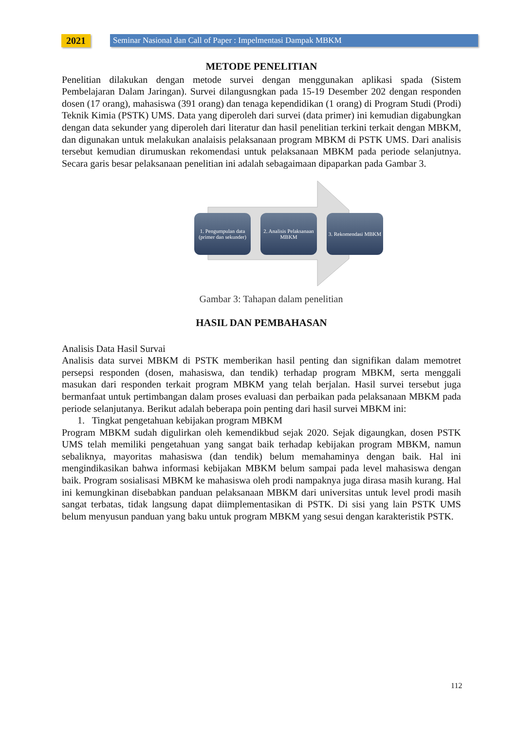2021 Seminar Nasional dan Call of Paper : Impelmentasi Dampak MBKM
METODE PENELITIAN
Penelitian dilakukan dengan metode survei dengan menggunakan aplikasi spada (Sistem Pembelajaran Dalam Jaringan). Survei dilangusngkan pada 15-19 Desember 202 dengan responden dosen (17 orang), mahasiswa (391 orang) dan tenaga kependidikan (1 orang) di Program Studi (Prodi) Teknik Kimia (PSTK) UMS. Data yang diperoleh dari survei (data primer) ini kemudian digabungkan dengan data sekunder yang diperoleh dari literatur dan hasil penelitian terkini terkait dengan MBKM, dan digunakan untuk melakukan analaisis pelaksanaan program MBKM di PSTK UMS. Dari analisis tersebut kemudian dirumuskan rekomendasi untuk pelaksanaan MBKM pada periode selanjutnya. Secara garis besar pelaksanaan penelitian ini adalah sebagaimaan dipaparkan pada Gambar 3.
1. Pengumpulan data (primer dan sekunder)
2. Analisis Pelaksanaan MBKM
3. Rekomendasi MBKM
Gambar 3: Tahapan dalam penelitian
HASIL DAN PEMBAHASAN
Analisis Data Hasil Survai
Analisis data survei MBKM di PSTK memberikan hasil penting dan signifikan dalam memotret persepsi responden (dosen, mahasiswa, dan tendik) terhadap program MBKM, serta menggali masukan dari responden terkait program MBKM yang telah berjalan. Hasil survei tersebut juga bermanfaat untuk pertimbangan dalam proses evaluasi dan perbaikan pada pelaksanaan MBKM pada periode selanjutanya. Berikut adalah beberapa poin penting dari hasil survei MBKM ini:
1. Tingkat pengetahuan kebijakan program MBKM
Program MBKM sudah digulirkan oleh kemendikbud sejak 2020. Sejak digaungkan, dosen PSTK UMS telah memiliki pengetahuan yang sangat baik terhadap kebijakan program MBKM, namun sebaliknya, mayoritas mahasiswa (dan tendik) belum memahaminya dengan baik. Hal ini mengindikasikan bahwa informasi kebijakan MBKM belum sampai pada level mahasiswa dengan baik. Program sosialisasi MBKM ke mahasiswa oleh prodi nampaknya juga dirasa masih kurang. Hal ini kemungkinan disebabkan panduan pelaksanaan MBKM dari universitas untuk level prodi masih sangat terbatas, tidak langsung dapat diimplementasikan di PSTK. Di sisi yang lain PSTK UMS belum menyusun panduan yang baku untuk program MBKM yang sesui dengan karakteristik PSTK.
112